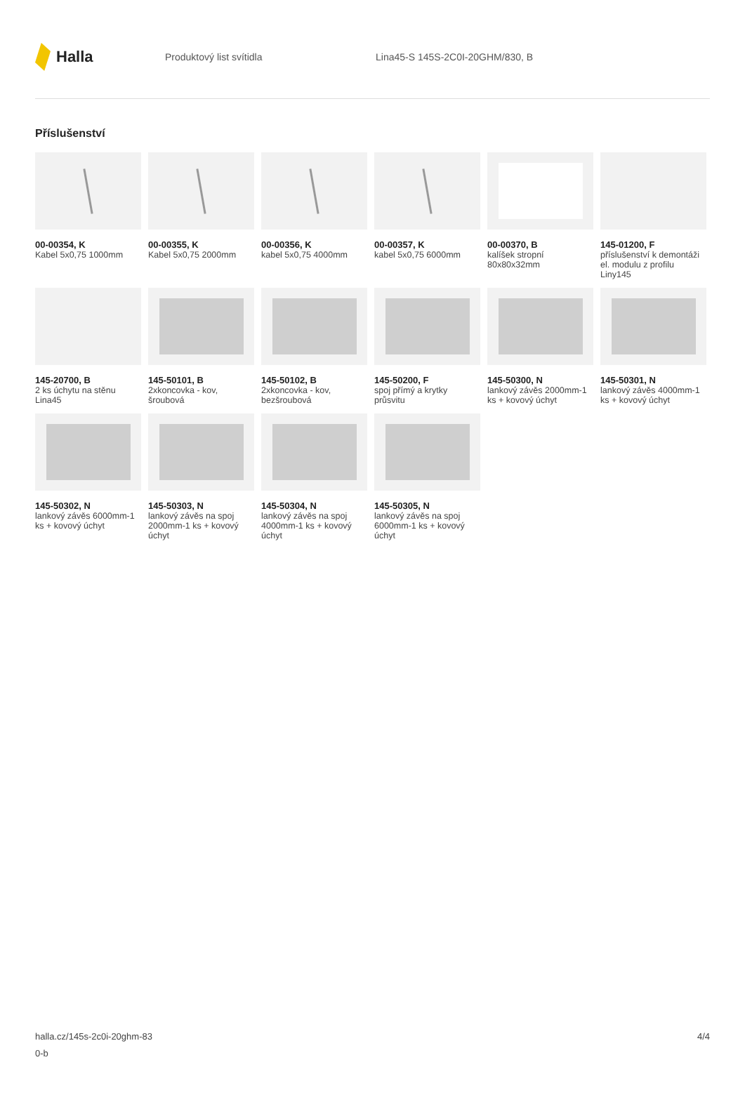Halla
Produktový list svítidla Lina45-S 145S-2C0I-20GHM/830, B
Příslušenství
00-00354, K
Kabel 5x0,75 1000mm
00-00355, K
Kabel 5x0,75 2000mm
00-00356, K
kabel 5x0,75 4000mm
00-00357, K
kabel 5x0,75 6000mm
00-00370, B
kalíšek stropní 80x80x32mm
145-01200, F
příslušenství k demontáži el. modulu z profilu Liny145
145-20700, B
2 ks úchytu na stěnu Lina45
145-50101, B
2xkoncovka - kov, šroubová
145-50102, B
2xkoncovka - kov, bezšroubová
145-50200, F
spoj přímý a krytky průsvitu
145-50300, N
lankový závěs 2000mm-1 ks + kovový úchyt
145-50301, N
lankový závěs 4000mm-1 ks + kovový úchyt
145-50302, N
lankový závěs 6000mm-1 ks + kovový úchyt
145-50303, N
lankový závěs na spoj 2000mm-1 ks + kovový úchyt
145-50304, N
lankový závěs na spoj 4000mm-1 ks + kovový úchyt
145-50305, N
lankový závěs na spoj 6000mm-1 ks + kovový úchyt
halla.cz/145s-2c0i-20ghm-83
0-b
4/4